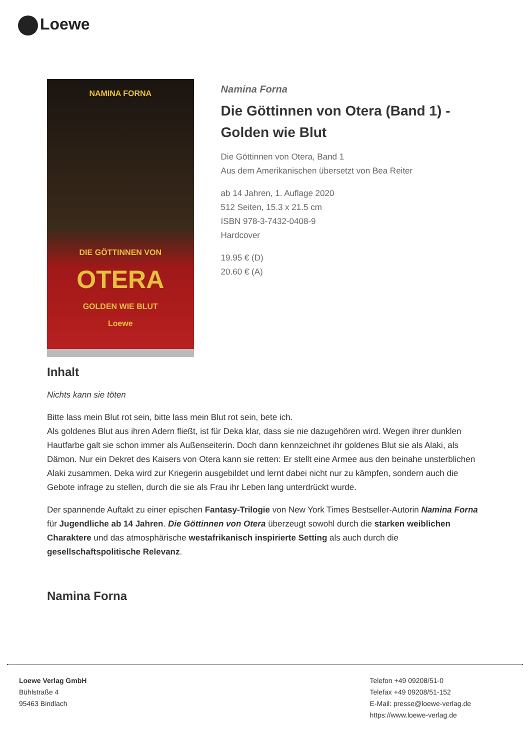Loewe
NAMINA FORNA
DIE GÖTTINNEN VON
OTERA
GOLDEN WIE BLUT
Loewe
Namina Forna
Die Göttinnen von Otera (Band 1) - Golden wie Blut
Die Göttinnen von Otera, Band 1
Aus dem Amerikanischen übersetzt von Bea Reiter
ab 14 Jahren, 1. Auflage 2020
512 Seiten, 15.3 x 21.5 cm
ISBN 978-3-7432-0408-9
Hardcover
19.95 € (D)
20.60 € (A)
Inhalt
Nichts kann sie töten
Bitte lass mein Blut rot sein, bitte lass mein Blut rot sein, bete ich.
Als goldenes Blut aus ihren Adern fließt, ist für Deka klar, dass sie nie dazugehören wird. Wegen ihrer dunklen Hautfarbe galt sie schon immer als Außenseiterin. Doch dann kennzeichnet ihr goldenes Blut sie als Alaki, als Dämon. Nur ein Dekret des Kaisers von Otera kann sie retten: Er stellt eine Armee aus den beinahe unsterblichen Alaki zusammen. Deka wird zur Kriegerin ausgebildet und lernt dabei nicht nur zu kämpfen, sondern auch die Gebote infrage zu stellen, durch die sie als Frau ihr Leben lang unterdrückt wurde.
Der spannende Auftakt zu einer epischen Fantasy-Trilogie von New York Times Bestseller-Autorin Namina Forna für Jugendliche ab 14 Jahren. Die Göttinnen von Otera überzeugt sowohl durch die starken weiblichen Charaktere und das atmosphärische westafrikanisch inspirierte Setting als auch durch die gesellschaftspolitische Relevanz.
Namina Forna
Loewe Verlag GmbH
Bühlstraße 4
95463 Bindlach
Telefon +49 09208/51-0
Telefax +49 09208/51-152
E-Mail: presse@loewe-verlag.de
https://www.loewe-verlag.de